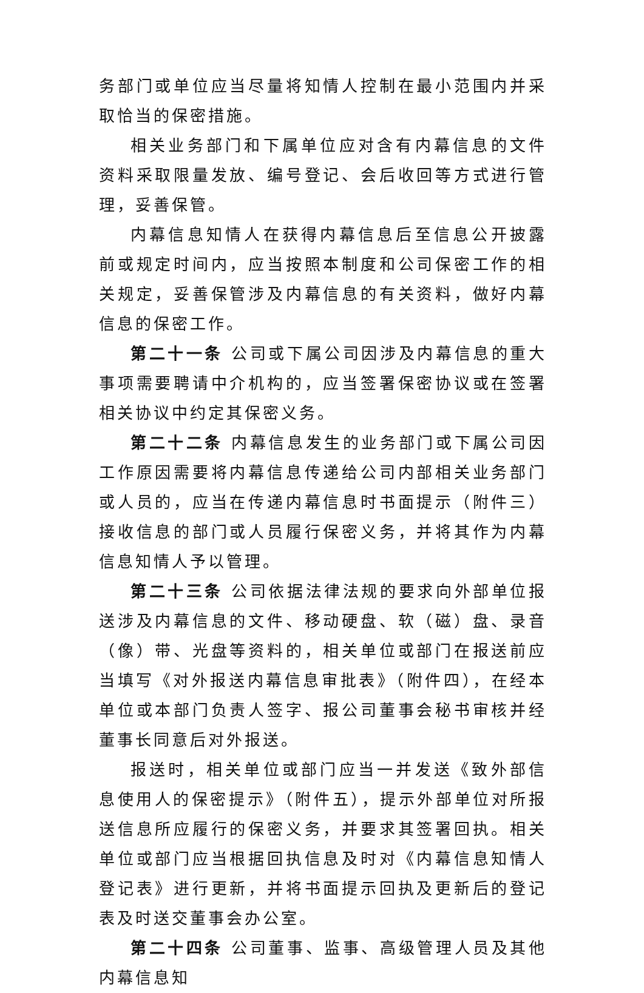务部门或单位应当尽量将知情人控制在最小范围内并采取恰当的保密措施。
相关业务部门和下属单位应对含有内幕信息的文件资料采取限量发放、编号登记、会后收回等方式进行管理，妥善保管。
内幕信息知情人在获得内幕信息后至信息公开披露前或规定时间内，应当按照本制度和公司保密工作的相关规定，妥善保管涉及内幕信息的有关资料，做好内幕信息的保密工作。
第二十一条 公司或下属公司因涉及内幕信息的重大事项需要聘请中介机构的，应当签署保密协议或在签署相关协议中约定其保密义务。
第二十二条 内幕信息发生的业务部门或下属公司因工作原因需要将内幕信息传递给公司内部相关业务部门或人员的，应当在传递内幕信息时书面提示（附件三）接收信息的部门或人员履行保密义务，并将其作为内幕信息知情人予以管理。
第二十三条 公司依据法律法规的要求向外部单位报送涉及内幕信息的文件、移动硬盘、软（磁）盘、录音（像）带、光盘等资料的，相关单位或部门在报送前应当填写《对外报送内幕信息审批表》（附件四），在经本单位或本部门负责人签字、报公司董事会秘书审核并经董事长同意后对外报送。
报送时，相关单位或部门应当一并发送《致外部信息使用人的保密提示》（附件五），提示外部单位对所报送信息所应履行的保密义务，并要求其签署回执。相关单位或部门应当根据回执信息及时对《内幕信息知情人登记表》进行更新，并将书面提示回执及更新后的登记表及时送交董事会办公室。
第二十四条 公司董事、监事、高级管理人员及其他内幕信息知